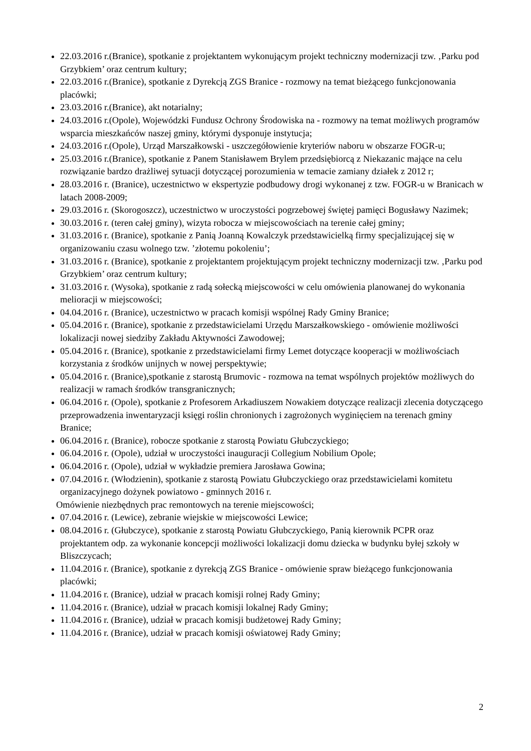22.03.2016 r.(Branice), spotkanie z projektantem wykonującym projekt techniczny modernizacji tzw. ‚Parku pod Grzybkiem’ oraz centrum kultury;
22.03.2016 r.(Branice), spotkanie z Dyrekcją ZGS Branice - rozmowy na temat bieżącego funkcjonowania placówki;
23.03.2016 r.(Branice), akt notarialny;
24.03.2016 r.(Opole), Wojewódzki Fundusz Ochrony Środowiska na - rozmowy na temat możliwych programów wsparcia mieszkańców naszej gminy, którymi dysponuje instytucja;
24.03.2016 r.(Opole), Urząd Marszałkowski - uszczegółowienie kryteriów naboru w obszarze FOGR-u;
25.03.2016 r.(Branice), spotkanie z Panem Stanisławem Brylem przedsiębiorcą z Niekazanic mające na celu rozwiązanie bardzo drażliwej sytuacji dotyczącej porozumienia w temacie zamiany działek z 2012 r;
28.03.2016 r. (Branice), uczestnictwo w ekspertyzie podbudowy drogi wykonanej z tzw. FOGR-u w Branicach w latach 2008-2009;
29.03.2016 r. (Skorogoszcz), uczestnictwo w uroczystości pogrzebowej świętej pamięci Bogusławy Nazimek;
30.03.2016 r. (teren całej gminy), wizyta robocza w miejscowościach na terenie całej gminy;
31.03.2016 r. (Branice), spotkanie z Panią Joanną Kowalczyk przedstawicielką firmy specjalizującej się w organizowaniu czasu wolnego tzw. ’złotemu pokoleniu’;
31.03.2016 r. (Branice), spotkanie z projektantem projektującym projekt techniczny modernizacji tzw. ‚Parku pod Grzybkiem’ oraz centrum kultury;
31.03.2016 r. (Wysoka), spotkanie z radą sołecką miejscowości w celu omówienia planowanej do wykonania melioracji w miejscowości;
04.04.2016 r. (Branice), uczestnictwo w pracach komisji wspólnej Rady Gminy Branice;
05.04.2016 r. (Branice), spotkanie z przedstawicielami Urzędu Marszałkowskiego - omówienie możliwości lokalizacji nowej siedziby Zakładu Aktywności Zawodowej;
05.04.2016 r. (Branice), spotkanie z przedstawicielami firmy Lemet dotyczące kooperacji w możliwościach korzystania z środków unijnych w nowej perspektywie;
05.04.2016 r. (Branice),spotkanie z starostą Brumovic - rozmowa na temat wspólnych projektów możliwych do realizacji w ramach środków transgranicznych;
06.04.2016 r. (Opole), spotkanie z Profesorem Arkadiuszem Nowakiem dotyczące realizacji zlecenia dotyczącego przeprowadzenia inwentaryzacji księgi roślin chronionych i zagrożonych wyginięciem na terenach gminy Branice;
06.04.2016 r. (Branice), robocze spotkanie z starostą Powiatu Głubczyckiego;
06.04.2016 r. (Opole), udział w uroczystości inauguracji Collegium Nobilium Opole;
06.04.2016 r. (Opole), udział w wykładzie premiera Jarosława Gowina;
07.04.2016 r. (Włodzienin), spotkanie z starostą Powiatu Głubczyckiego oraz przedstawicielami komitetu organizacyjnego dożynek powiatowo - gminnych 2016 r.
Omówienie niezbędnych prac remontowych na terenie miejscowości;
07.04.2016 r. (Lewice), zebranie wiejskie w miejscowości Lewice;
08.04.2016 r. (Głubczyce), spotkanie z starostą Powiatu Głubczyckiego, Panią kierownik PCPR oraz projektantem odp. za wykonanie koncepcji możliwości lokalizacji domu dziecka w budynku byłej szkoły w Bliszczycach;
11.04.2016 r. (Branice), spotkanie z dyrekcją ZGS Branice - omówienie spraw bieżącego funkcjonowania placówki;
11.04.2016 r. (Branice), udział w pracach komisji rolnej Rady Gminy;
11.04.2016 r. (Branice), udział w pracach komisji lokalnej Rady Gminy;
11.04.2016 r. (Branice), udział w pracach komisji budżetowej Rady Gminy;
11.04.2016 r. (Branice), udział w pracach komisji oświatowej Rady Gminy;
2